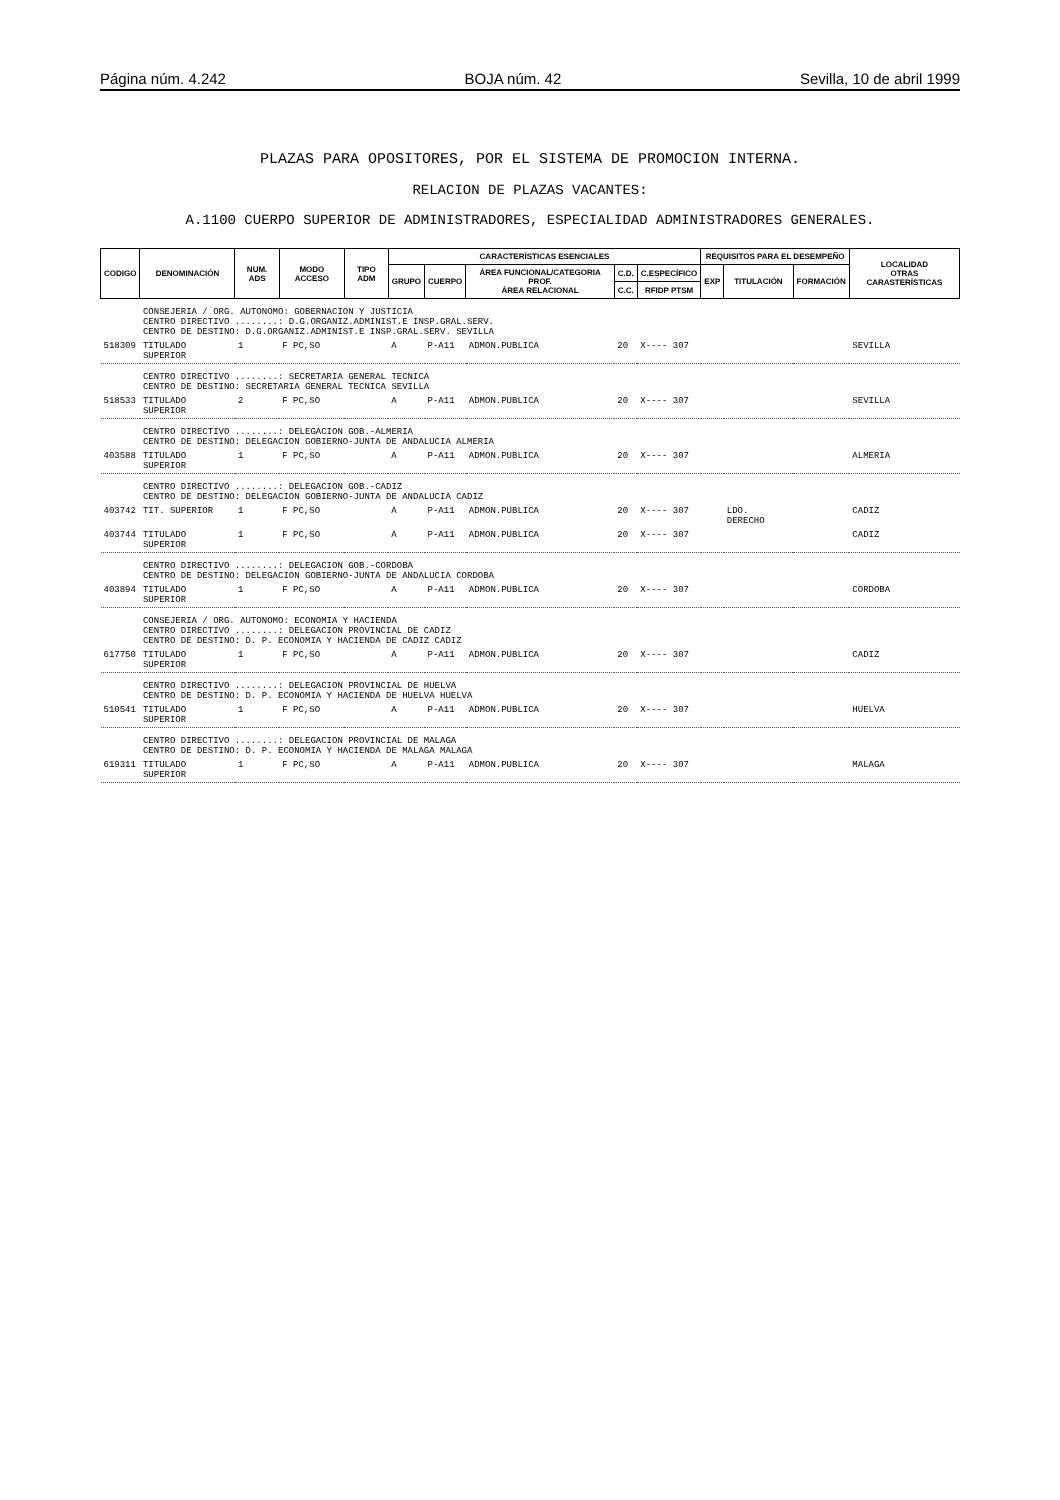Página núm. 4.242 BOJA núm. 42 Sevilla, 10 de abril 1999
PLAZAS PARA OPOSITORES, POR EL SISTEMA DE PROMOCION INTERNA.
RELACION DE PLAZAS VACANTES:
A.1100 CUERPO SUPERIOR DE ADMINISTRADORES, ESPECIALIDAD ADMINISTRADORES GENERALES.
| CODIGO | DENOMINACIÓN | NUM. ADS | MODO ACCESO | TIPO ADM | CARACTERÍSTICAS ESENCIALES | | | | | REQUISITOS PARA EL DESEMPEÑO | | | LOCALIDAD OTRAS CARASTERÍSTICAS |
| --- | --- | --- | --- | --- | --- | --- | --- | --- | --- | --- | --- | --- | --- |
| | | | | | GRUPO | CUERPO | ÁREA FUNCIONAL/CATEGORIA PROF. ÁREA RELACIONAL | C.D. | C.ESPECÍFICO | EXP | TITULACIÓN | FORMACIÓN | |
| | | | | | | | | C.C. | RFIDP PTSM | | | | |
| | CONSEJERIA / ORG. AUTONOMO: GOBERNACION Y JUSTICIA CENTRO DIRECTIVO ........: D.G.ORGANIZ.ADMINIST.E INSP.GRAL.SERV. CENTRO DE DESTINO: D.G.ORGANIZ.ADMINIST.E INSP.GRAL.SERV. SEVILLA | | | | | | | | | | | | |
| 518309 | TITULADO SUPERIOR | 1 | F PC,SO | | A | P-A11 | ADMON.PUBLICA | 20 | X---- 307 | | | | SEVILLA |
| | CENTRO DIRECTIVO ........: SECRETARIA GENERAL TECNICA CENTRO DE DESTINO: SECRETARIA GENERAL TECNICA SEVILLA | | | | | | | | | | | | |
| 518533 | TITULADO SUPERIOR | 2 | F PC,SO | | A | P-A11 | ADMON.PUBLICA | 20 | X---- 307 | | | | SEVILLA |
| | CENTRO DIRECTIVO ........: DELEGACION GOB.-ALMERIA CENTRO DE DESTINO: DELEGACION GOBIERNO-JUNTA DE ANDALUCIA ALMERIA | | | | | | | | | | | | |
| 403588 | TITULADO SUPERIOR | 1 | F PC,SO | | A | P-A11 | ADMON.PUBLICA | 20 | X---- 307 | | | | ALMERIA |
| | CENTRO DIRECTIVO ........: DELEGACION GOB.-CADIZ CENTRO DE DESTINO: DELEGACION GOBIERNO-JUNTA DE ANDALUCIA CADIZ | | | | | | | | | | | | |
| 403742 | TIT. SUPERIOR | 1 | F PC,SO | | A | P-A11 | ADMON.PUBLICA | 20 | X---- 307 | | LDO. DERECHO | | CADIZ |
| 403744 | TITULADO SUPERIOR | 1 | F PC,SO | | A | P-A11 | ADMON.PUBLICA | 20 | X---- 307 | | | | CADIZ |
| | CENTRO DIRECTIVO ........: DELEGACION GOB.-CORDOBA CENTRO DE DESTINO: DELEGACION GOBIERNO-JUNTA DE ANDALUCIA CORDOBA | | | | | | | | | | | | |
| 403894 | TITULADO SUPERIOR | 1 | F PC,SO | | A | P-A11 | ADMON.PUBLICA | 20 | X---- 307 | | | | CORDOBA |
| | CONSEJERIA / ORG. AUTONOMO: ECONOMIA Y HACIENDA CENTRO DIRECTIVO ........: DELEGACION PROVINCIAL DE CADIZ CENTRO DE DESTINO: D. P. ECONOMIA Y HACIENDA DE CADIZ CADIZ | | | | | | | | | | | | |
| 617750 | TITULADO SUPERIOR | 1 | F PC,SO | | A | P-A11 | ADMON.PUBLICA | 20 | X---- 307 | | | | CADIZ |
| | CENTRO DIRECTIVO ........: DELEGACION PROVINCIAL DE HUELVA CENTRO DE DESTINO: D. P. ECONOMIA Y HACIENDA DE HUELVA HUELVA | | | | | | | | | | | | |
| 510541 | TITULADO SUPERIOR | 1 | F PC,SO | | A | P-A11 | ADMON.PUBLICA | 20 | X---- 307 | | | | HUELVA |
| | CENTRO DIRECTIVO ........: DELEGACION PROVINCIAL DE MALAGA CENTRO DE DESTINO: D. P. ECONOMIA Y HACIENDA DE MALAGA MALAGA | | | | | | | | | | | | |
| 619311 | TITULADO SUPERIOR | 1 | F PC,SO | | A | P-A11 | ADMON.PUBLICA | 20 | X---- 307 | | | | MALAGA |